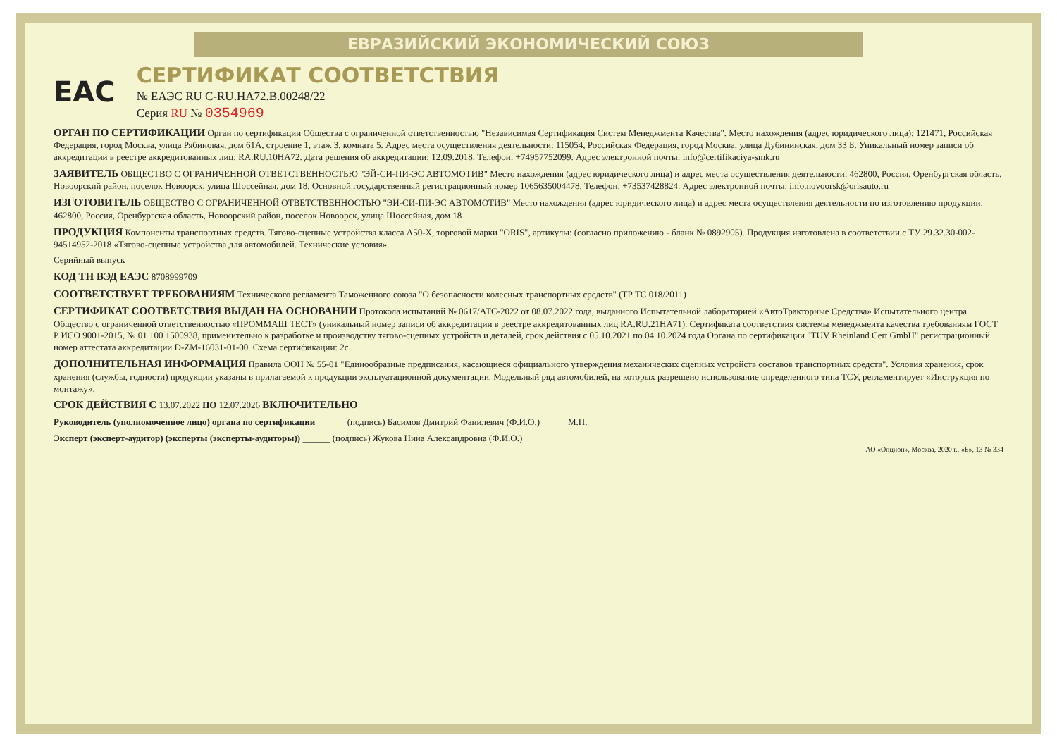ЕВРАЗИЙСКИЙ ЭКОНОМИЧЕСКИЙ СОЮЗ
ЕАС
СЕРТИФИКАТ СООТВЕТСТВИЯ
№ ЕАЭС RU C-RU.НА72.В.00248/22
Серия RU № 0354969
ОРГАН ПО СЕРТИФИКАЦИИ
Орган по сертификации Общества с ограниченной ответственностью "Независимая Сертификация Систем Менеджмента Качества". Место нахождения (адрес юридического лица): 121471, Российская Федерация, город Москва, улица Рябиновая, дом 61А, строение 1, этаж 3, комната 5. Адрес места осуществления деятельности: 115054, Российская Федерация, город Москва, улица Дубининская, дом 33 Б. Уникальный номер записи об аккредитации в реестре аккредитованных лиц: RA.RU.10НА72. Дата решения об аккредитации: 12.09.2018. Телефон: +74957752099. Адрес электронной почты: info@certifikaciya-smk.ru
ЗАЯВИТЕЛЬ
ОБЩЕСТВО С ОГРАНИЧЕННОЙ ОТВЕТСТВЕННОСТЬЮ "ЭЙ-СИ-ПИ-ЭС АВТОМОТИВ" Место нахождения (адрес юридического лица) и адрес места осуществления деятельности: 462800, Россия, Оренбургская область, Новоорский район, поселок Новоорск, улица Шоссейная, дом 18. Основной государственный регистрационный номер 1065635004478. Телефон: +73537428824. Адрес электронной почты: info.novoorsk@orisauto.ru
ИЗГОТОВИТЕЛЬ
ОБЩЕСТВО С ОГРАНИЧЕННОЙ ОТВЕТСТВЕННОСТЬЮ "ЭЙ-СИ-ПИ-ЭС АВТОМОТИВ" Место нахождения (адрес юридического лица) и адрес места осуществления деятельности по изготовлению продукции: 462800, Россия, Оренбургская область, Новоорский район, поселок Новоорск, улица Шоссейная, дом 18
ПРОДУКЦИЯ
Компоненты транспортных средств. Тягово-сцепные устройства класса А50-Х, торговой марки "ORIS", артикулы: (согласно приложению - бланк № 0892905). Продукция изготовлена в соответствии с ТУ 29.32.30-002-94514952-2018 «Тягово-сцепные устройства для автомобилей. Технические условия».
Серийный выпуск
КОД ТН ВЭД ЕАЭС
8708999709
СООТВЕТСТВУЕТ ТРЕБОВАНИЯМ
Технического регламента Таможенного союза "О безопасности колесных транспортных средств" (ТР ТС 018/2011)
СЕРТИФИКАТ СООТВЕТСТВИЯ ВЫДАН НА ОСНОВАНИИ
Протокола испытаний № 0617/АТС-2022 от 08.07.2022 года, выданного Испытательной лабораторией «АвтоТракторные Средства» Испытательного центра Общество с ограниченной ответственностью «ПРОММАШ ТЕСТ» (уникальный номер записи об аккредитации в реестре аккредитованных лиц RA.RU.21НА71). Сертификата соответствия системы менеджмента качества требованиям ГОСТ Р ИСО 9001-2015, № 01 100 1500938, применительно к разработке и производству тягово-сцепных устройств и деталей, срок действия с 05.10.2021 по 04.10.2024 года Органа по сертификации "TUV Rheinland Cert GmbH" регистрационный номер аттестата аккредитации D-ZM-16031-01-00. Схема сертификации: 2с
ДОПОЛНИТЕЛЬНАЯ ИНФОРМАЦИЯ
Правила ООН № 55-01 "Единообразные предписания, касающиеся официального утверждения механических сцепных устройств составов транспортных средств". Условия хранения, срок хранения (службы, годности) продукции указаны в прилагаемой к продукции эксплуатационной документации. Модельный ряд автомобилей, на которых разрешено использование определенного типа ТСУ, регламентирует «Инструкция по монтажу».
СРОК ДЕЙСТВИЯ С
13.07.2022 ПО 12.07.2026
ВКЛЮЧИТЕЛЬНО
Руководитель (уполномоченное лицо) органа по сертификации ______ (подпись) Басимов Дмитрий Фанилевич (Ф.И.О.)
М.П.
Эксперт (эксперт-аудитор) (эксперты (эксперты-аудиторы)) ______ (подпись) Жукова Нина Александровна (Ф.И.О.)
АО «Опцион», Москва, 2020 г., «Б», 13 № 334